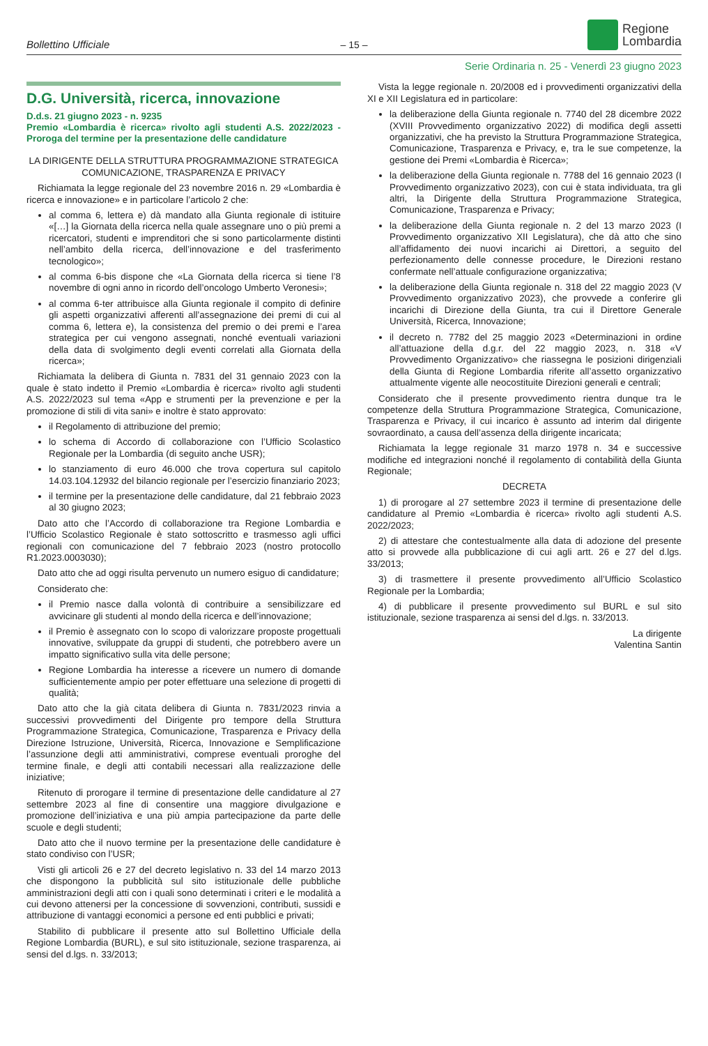Bollettino Ufficiale
– 15 –
Regione
Lombardia
Serie Ordinaria n. 25 - Venerdì 23 giugno 2023
D.G. Università, ricerca, innovazione
D.d.s. 21 giugno 2023 - n. 9235
Premio «Lombardia è ricerca» rivolto agli studenti A.S. 2022/2023 - Proroga del termine per la presentazione delle candidature
LA DIRIGENTE DELLA STRUTTURA PROGRAMMAZIONE STRATEGICA COMUNICAZIONE, TRASPARENZA E PRIVACY
Richiamata la legge regionale del 23 novembre 2016 n. 29 «Lombardia è ricerca e innovazione» e in particolare l’articolo 2 che:
al comma 6, lettera e) dà mandato alla Giunta regionale di istituire «[…] la Giornata della ricerca nella quale assegnare uno o più premi a ricercatori, studenti e imprenditori che si sono particolarmente distinti nell’ambito della ricerca, dell’innovazione e del trasferimento tecnologico»;
al comma 6-bis dispone che «La Giornata della ricerca si tiene l’8 novembre di ogni anno in ricordo dell’oncologo Umberto Veronesi»;
al comma 6-ter attribuisce alla Giunta regionale il compito di definire gli aspetti organizzativi afferenti all’assegnazione dei premi di cui al comma 6, lettera e), la consistenza del premio o dei premi e l’area strategica per cui vengono assegnati, nonché eventuali variazioni della data di svolgimento degli eventi correlati alla Giornata della ricerca»;
Richiamata la delibera di Giunta n. 7831 del 31 gennaio 2023 con la quale è stato indetto il Premio «Lombardia è ricerca» rivolto agli studenti A.S. 2022/2023 sul tema «App e strumenti per la prevenzione e per la promozione di stili di vita sani» e inoltre è stato approvato:
il Regolamento di attribuzione del premio;
lo schema di Accordo di collaborazione con l’Ufficio Scolastico Regionale per la Lombardia (di seguito anche USR);
lo stanziamento di euro 46.000 che trova copertura sul capitolo 14.03.104.12932 del bilancio regionale per l’esercizio finanziario 2023;
il termine per la presentazione delle candidature, dal 21 febbraio 2023 al 30 giugno 2023;
Dato atto che l’Accordo di collaborazione tra Regione Lombardia e l’Ufficio Scolastico Regionale è stato sottoscritto e trasmesso agli uffici regionali con comunicazione del 7 febbraio 2023 (nostro protocollo R1.2023.0003030);
Dato atto che ad oggi risulta pervenuto un numero esiguo di candidature;
Considerato che:
il Premio nasce dalla volontà di contribuire a sensibilizzare ed avvicinare gli studenti al mondo della ricerca e dell’innovazione;
il Premio è assegnato con lo scopo di valorizzare proposte progettuali innovative, sviluppate da gruppi di studenti, che potrebbero avere un impatto significativo sulla vita delle persone;
Regione Lombardia ha interesse a ricevere un numero di domande sufficientemente ampio per poter effettuare una selezione di progetti di qualità;
Dato atto che la già citata delibera di Giunta n. 7831/2023 rinvia a successivi provvedimenti del Dirigente pro tempore della Struttura Programmazione Strategica, Comunicazione, Trasparenza e Privacy della Direzione Istruzione, Università, Ricerca, Innovazione e Semplificazione l’assunzione degli atti amministrativi, comprese eventuali proroghe del termine finale, e degli atti contabili necessari alla realizzazione delle iniziative;
Ritenuto di prorogare il termine di presentazione delle candidature al 27 settembre 2023 al fine di consentire una maggiore divulgazione e promozione dell’iniziativa e una più ampia partecipazione da parte delle scuole e degli studenti;
Dato atto che il nuovo termine per la presentazione delle candidature è stato condiviso con l’USR;
Visti gli articoli 26 e 27 del decreto legislativo n. 33 del 14 marzo 2013 che dispongono la pubblicità sul sito istituzionale delle pubbliche amministrazioni degli atti con i quali sono determinati i criteri e le modalità a cui devono attenersi per la concessione di sovvenzioni, contributi, sussidi e attribuzione di vantaggi economici a persone ed enti pubblici e privati;
Stabilito di pubblicare il presente atto sul Bollettino Ufficiale della Regione Lombardia (BURL), e sul sito istituzionale, sezione trasparenza, ai sensi del d.lgs. n. 33/2013;
Vista la legge regionale n. 20/2008 ed i provvedimenti organizzativi della XI e XII Legislatura ed in particolare:
la deliberazione della Giunta regionale n. 7740 del 28 dicembre 2022 (XVIII Provvedimento organizzativo 2022) di modifica degli assetti organizzativi, che ha previsto la Struttura Programmazione Strategica, Comunicazione, Trasparenza e Privacy, e, tra le sue competenze, la gestione dei Premi «Lombardia è Ricerca»;
la deliberazione della Giunta regionale n. 7788 del 16 gennaio 2023 (I Provvedimento organizzativo 2023), con cui è stata individuata, tra gli altri, la Dirigente della Struttura Programmazione Strategica, Comunicazione, Trasparenza e Privacy;
la deliberazione della Giunta regionale n. 2 del 13 marzo 2023 (I Provvedimento organizzativo XII Legislatura), che dà atto che sino all’affidamento dei nuovi incarichi ai Direttori, a seguito del perfezionamento delle connesse procedure, le Direzioni restano confermate nell’attuale configurazione organizzativa;
la deliberazione della Giunta regionale n. 318 del 22 maggio 2023 (V Provvedimento organizzativo 2023), che provvede a conferire gli incarichi di Direzione della Giunta, tra cui il Direttore Generale Università, Ricerca, Innovazione;
il decreto n. 7782 del 25 maggio 2023 «Determinazioni in ordine all’attuazione della d.g.r. del 22 maggio 2023, n. 318 «V Provvedimento Organizzativo» che riassegna le posizioni dirigenziali della Giunta di Regione Lombardia riferite all’assetto organizzativo attualmente vigente alle neocostituite Direzioni generali e centrali;
Considerato che il presente provvedimento rientra dunque tra le competenze della Struttura Programmazione Strategica, Comunicazione, Trasparenza e Privacy, il cui incarico è assunto ad interim dal dirigente sovraordinato, a causa dell’assenza della dirigente incaricata;
Richiamata la legge regionale 31 marzo 1978 n. 34 e successive modifiche ed integrazioni nonché il regolamento di contabilità della Giunta Regionale;
DECRETA
1) di prorogare al 27 settembre 2023 il termine di presentazione delle candidature al Premio «Lombardia è ricerca» rivolto agli studenti A.S. 2022/2023;
2) di attestare che contestualmente alla data di adozione del presente atto si provvede alla pubblicazione di cui agli artt. 26 e 27 del d.lgs. 33/2013;
3) di trasmettere il presente provvedimento all’Ufficio Scolastico Regionale per la Lombardia;
4) di pubblicare il presente provvedimento sul BURL e sul sito istituzionale, sezione trasparenza ai sensi del d.lgs. n. 33/2013.
La dirigente
Valentina Santin